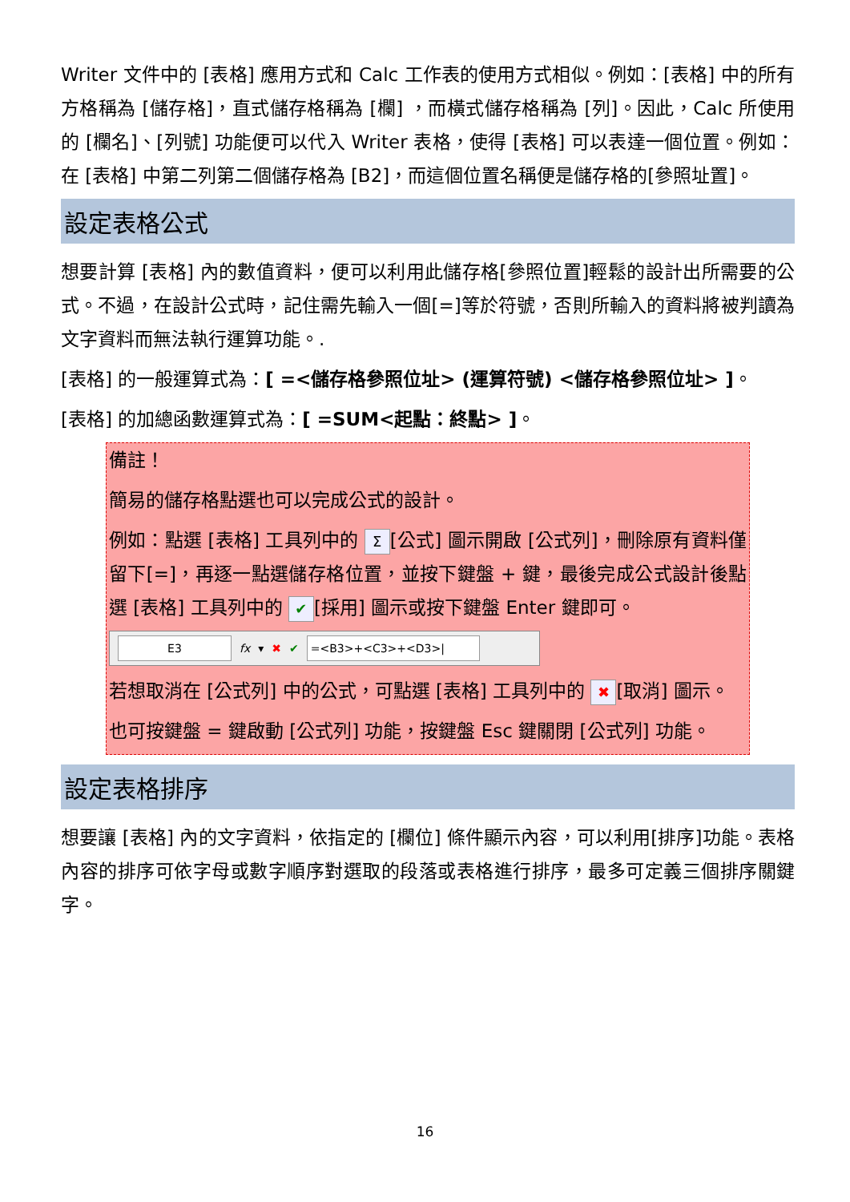Writer 文件中的 [表格] 應用方式和 Calc 工作表的使用方式相似。例如：[表格] 中的所有方格稱為 [儲存格]，直式儲存格稱為 [欄] ，而橫式儲存格稱為 [列]。因此，Calc 所使用的 [欄名]、[列號] 功能便可以代入 Writer 表格，使得 [表格] 可以表達一個位置。例如：在 [表格] 中第二列第二個儲存格為 [B2]，而這個位置名稱便是儲存格的[參照址置]。
設定表格公式
想要計算 [表格] 內的數值資料，便可以利用此儲存格[參照位置]輕鬆的設計出所需要的公式。不過，在設計公式時，記住需先輸入一個[=]等於符號，否則所輸入的資料將被判讀為文字資料而無法執行運算功能。.
[表格] 的一般運算式為：[ =<儲存格參照位址> (運算符號) <儲存格參照位址> ]。
[表格] 的加總函數運算式為：[ =SUM<起點：終點> ]。
備註！
簡易的儲存格點選也可以完成公式的設計。
例如：點選 [表格] 工具列中的 Σ [公式] 圖示開啟 [公式列]，刪除原有資料僅留下[=]，再逐一點選儲存格位置，並按下鍵盤 + 鍵，最後完成公式設計後點選 [表格] 工具列中的 ✔ [採用] 圖示或按下鍵盤 Enter 鍵即可。
E3 fx ▾ ✖ ✔ =<B3>+<C3>+<D3>|
若想取消在 [公式列] 中的公式，可點選 [表格] 工具列中的 ✖ [取消] 圖示。
也可按鍵盤 = 鍵啟動 [公式列] 功能，按鍵盤 Esc 鍵關閉 [公式列] 功能。
設定表格排序
想要讓 [表格] 內的文字資料，依指定的 [欄位] 條件顯示內容，可以利用[排序]功能。表格內容的排序可依字母或數字順序對選取的段落或表格進行排序，最多可定義三個排序關鍵字。
16